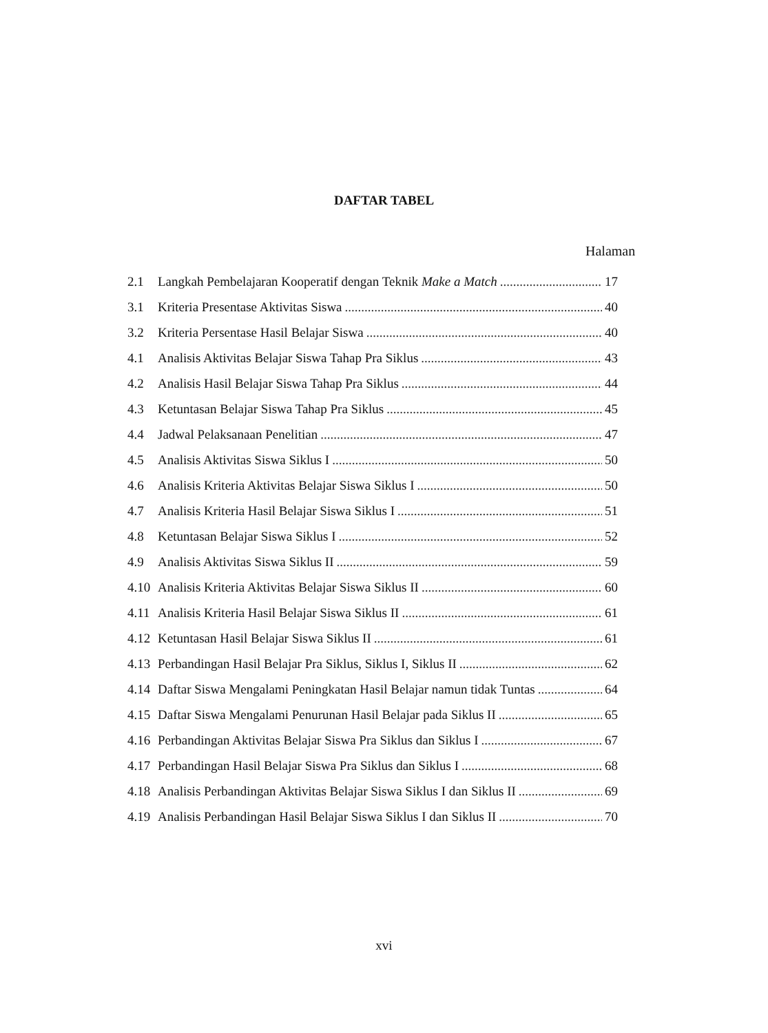DAFTAR TABEL
Halaman
2.1 Langkah Pembelajaran Kooperatif dengan Teknik Make a Match 17
3.1 Kriteria Presentase Aktivitas Siswa 40
3.2 Kriteria Persentase Hasil Belajar Siswa 40
4.1 Analisis Aktivitas Belajar Siswa Tahap Pra Siklus 43
4.2 Analisis Hasil Belajar Siswa Tahap Pra Siklus 44
4.3 Ketuntasan Belajar Siswa Tahap Pra Siklus 45
4.4 Jadwal Pelaksanaan Penelitian 47
4.5 Analisis Aktivitas Siswa Siklus I 50
4.6 Analisis Kriteria Aktivitas Belajar Siswa Siklus I 50
4.7 Analisis Kriteria Hasil Belajar Siswa Siklus I 51
4.8 Ketuntasan Belajar Siswa Siklus I 52
4.9 Analisis Aktivitas Siswa Siklus II 59
4.10 Analisis Kriteria Aktivitas Belajar Siswa Siklus II 60
4.11 Analisis Kriteria Hasil Belajar Siswa Siklus II 61
4.12 Ketuntasan Hasil Belajar Siswa Siklus II 61
4.13 Perbandingan Hasil Belajar Pra Siklus, Siklus I, Siklus II 62
4.14 Daftar Siswa Mengalami Peningkatan Hasil Belajar namun tidak Tuntas 64
4.15 Daftar Siswa Mengalami Penurunan Hasil Belajar pada Siklus II 65
4.16 Perbandingan Aktivitas Belajar Siswa Pra Siklus dan Siklus I 67
4.17 Perbandingan Hasil Belajar Siswa Pra Siklus dan Siklus I 68
4.18 Analisis Perbandingan Aktivitas Belajar Siswa Siklus I dan Siklus II 69
4.19 Analisis Perbandingan Hasil Belajar Siswa Siklus I dan Siklus II 70
xvi